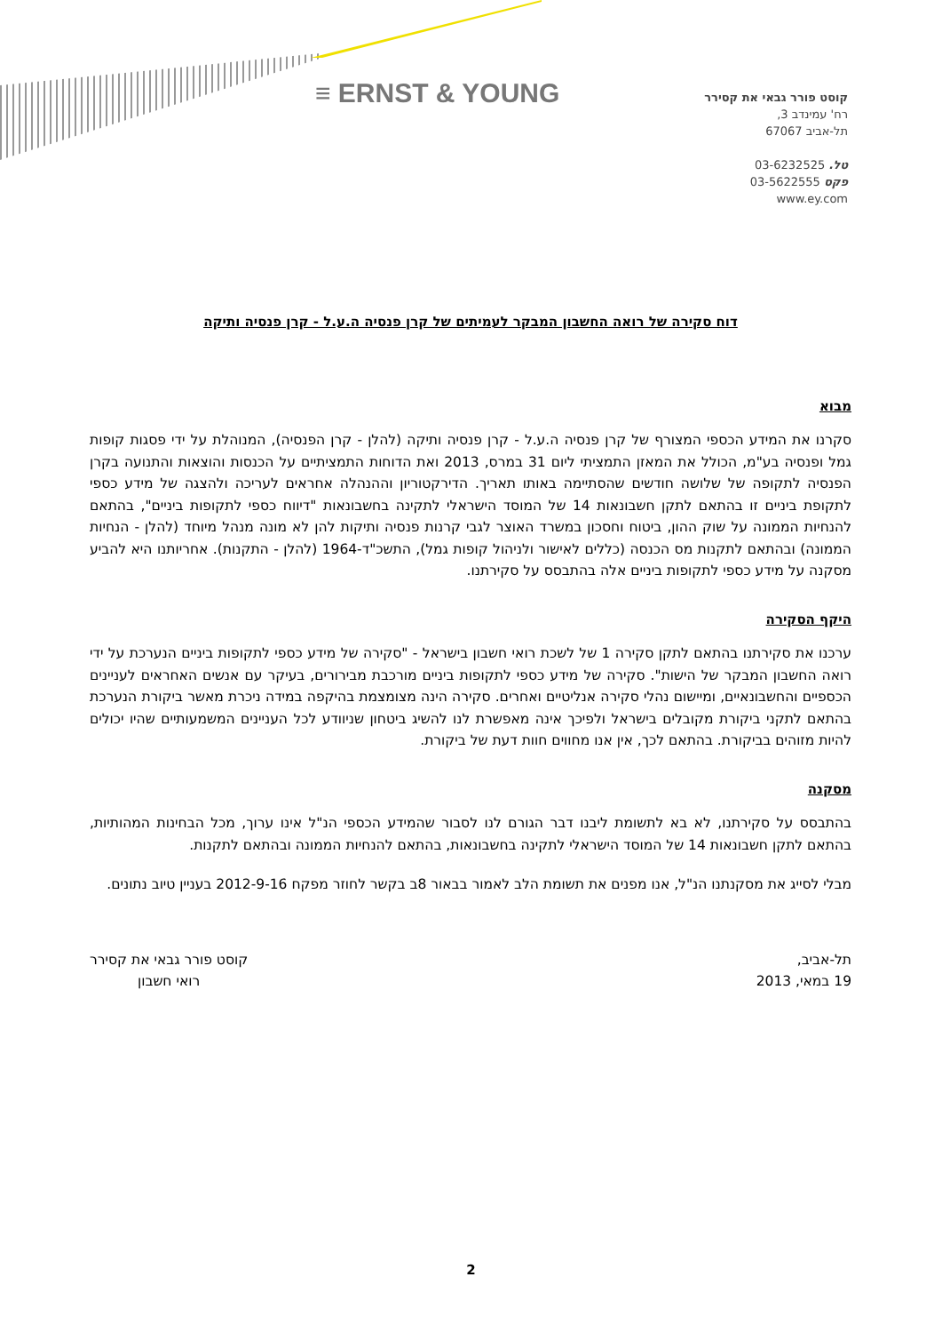≡ ERNST & YOUNG
קוסט פורר גבאי את קסירר
רח' עמינדב 3,
תל-אביב 67067
טל. 03-6232525
פקס 03-5622555
www.ey.com
דוח סקירה של רואה החשבון המבקר לעמיתים של קרן פנסיה ה.ע.ל - קרן פנסיה ותיקה
מבוא
סקרנו את המידע הכספי המצורף של קרן פנסיה ה.ע.ל - קרן פנסיה ותיקה (להלן - קרן הפנסיה), המנוהלת על ידי פסגות קופות גמל ופנסיה בע"מ, הכולל את המאזן התמציתי ליום 31 במרס, 2013 ואת הדוחות התמציתיים על הכנסות והוצאות והתנועה בקרן הפנסיה לתקופה של שלושה חודשים שהסתיימה באותו תאריך. הדירקטוריון וההנהלה אחראים לעריכה ולהצגה של מידע כספי לתקופת ביניים זו בהתאם לתקן חשבונאות 14 של המוסד הישראלי לתקינה בחשבונאות "דיווח כספי לתקופות ביניים", בהתאם להנחיות הממונה על שוק ההון, ביטוח וחסכון במשרד האוצר לגבי קרנות פנסיה ותיקות להן לא מונה מנהל מיוחד (להלן - הנחיות הממונה) ובהתאם לתקנות מס הכנסה (כללים לאישור ולניהול קופות גמל), התשכ"ד-1964 (להלן - התקנות). אחריותנו היא להביע מסקנה על מידע כספי לתקופות ביניים אלה בהתבסס על סקירתנו.
היקף הסקירה
ערכנו את סקירתנו בהתאם לתקן סקירה 1 של לשכת רואי חשבון בישראל - "סקירה של מידע כספי לתקופות ביניים הנערכת על ידי רואה החשבון המבקר של הישות". סקירה של מידע כספי לתקופות ביניים מורכבת מבירורים, בעיקר עם אנשים האחראים לעניינים הכספיים והחשבונאיים, ומיישום נהלי סקירה אנליטיים ואחרים. סקירה הינה מצומצמת בהיקפה במידה ניכרת מאשר ביקורת הנערכת בהתאם לתקני ביקורת מקובלים בישראל ולפיכך אינה מאפשרת לנו להשיג ביטחון שניוודע לכל העניינים המשמעותיים שהיו יכולים להיות מזוהים בביקורת. בהתאם לכך, אין אנו מחווים חוות דעת של ביקורת.
מסקנה
בהתבסס על סקירתנו, לא בא לתשומת ליבנו דבר הגורם לנו לסבור שהמידע הכספי הנ"ל אינו ערוך, מכל הבחינות המהותיות, בהתאם לתקן חשבונאות 14 של המוסד הישראלי לתקינה בחשבונאות, בהתאם להנחיות הממונה ובהתאם לתקנות.
מבלי לסייג את מסקנתנו הנ"ל, אנו מפנים את תשומת הלב לאמור בבאור 8ב בקשר לחוזר מפקח 2012-9-16 בעניין טיוב נתונים.
תל-אביב,
19 במאי, 2013
קוסט פורר גבאי את קסירר
רואי חשבון
2